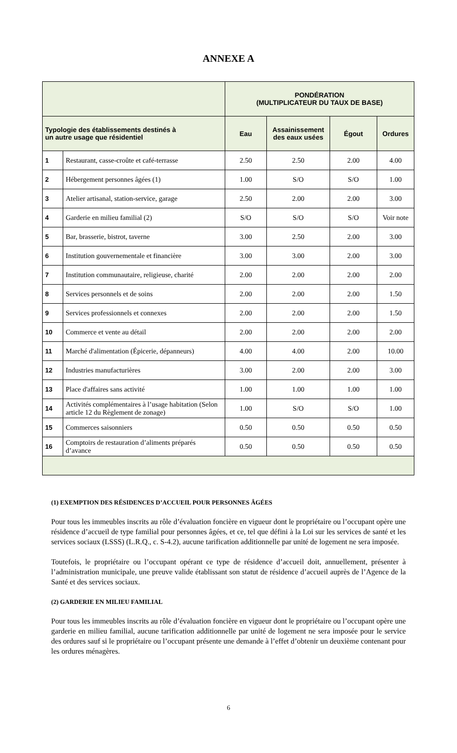ANNEXE A
| | | PONDÉRATION (MULTIPLICATEUR DU TAUX DE BASE) | | | |
| --- | --- | --- | --- | --- | --- |
| Typologie des établissements destinés à un autre usage que résidentiel | | Eau | Assainissement des eaux usées | Égout | Ordures |
| 1 | Restaurant, casse-croûte et café-terrasse | 2.50 | 2.50 | 2.00 | 4.00 |
| 2 | Hébergement personnes âgées (1) | 1.00 | S/O | S/O | 1.00 |
| 3 | Atelier artisanal, station-service, garage | 2.50 | 2.00 | 2.00 | 3.00 |
| 4 | Garderie en milieu familial (2) | S/O | S/O | S/O | Voir note |
| 5 | Bar, brasserie, bistrot, taverne | 3.00 | 2.50 | 2.00 | 3.00 |
| 6 | Institution gouvernementale et financière | 3.00 | 3.00 | 2.00 | 3.00 |
| 7 | Institution communautaire, religieuse, charité | 2.00 | 2.00 | 2.00 | 2.00 |
| 8 | Services personnels et de soins | 2.00 | 2.00 | 2.00 | 1.50 |
| 9 | Services professionnels et connexes | 2.00 | 2.00 | 2.00 | 1.50 |
| 10 | Commerce et vente au détail | 2.00 | 2.00 | 2.00 | 2.00 |
| 11 | Marché d'alimentation (Épicerie, dépanneurs) | 4.00 | 4.00 | 2.00 | 10.00 |
| 12 | Industries manufacturières | 3.00 | 2.00 | 2.00 | 3.00 |
| 13 | Place d'affaires sans activité | 1.00 | 1.00 | 1.00 | 1.00 |
| 14 | Activités complémentaires à l’usage habitation (Selon article 12 du Règlement de zonage) | 1.00 | S/O | S/O | 1.00 |
| 15 | Commerces saisonniers | 0.50 | 0.50 | 0.50 | 0.50 |
| 16 | Comptoirs de restauration d’aliments préparés d’avance | 0.50 | 0.50 | 0.50 | 0.50 |
(1) EXEMPTION DES RÉSIDENCES D’ACCUEIL POUR PERSONNES ÂGÉES
Pour tous les immeubles inscrits au rôle d’évaluation foncière en vigueur dont le propriétaire ou l’occupant opère une résidence d’accueil de type familial pour personnes âgées, et ce, tel que défini à la Loi sur les services de santé et les services sociaux (LSSS) (L.R.Q., c. S-4.2), aucune tarification additionnelle par unité de logement ne sera imposée.
Toutefois, le propriétaire ou l’occupant opérant ce type de résidence d’accueil doit, annuellement, présenter à l’administration municipale, une preuve valide établissant son statut de résidence d’accueil auprès de l’Agence de la Santé et des services sociaux.
(2) GARDERIE EN MILIEU FAMILIAL
Pour tous les immeubles inscrits au rôle d’évaluation foncière en vigueur dont le propriétaire ou l’occupant opère une garderie en milieu familial, aucune tarification additionnelle par unité de logement ne sera imposée pour le service des ordures sauf si le propriétaire ou l’occupant présente une demande à l’effet d’obtenir un deuxième contenant pour les ordures ménagères.
6